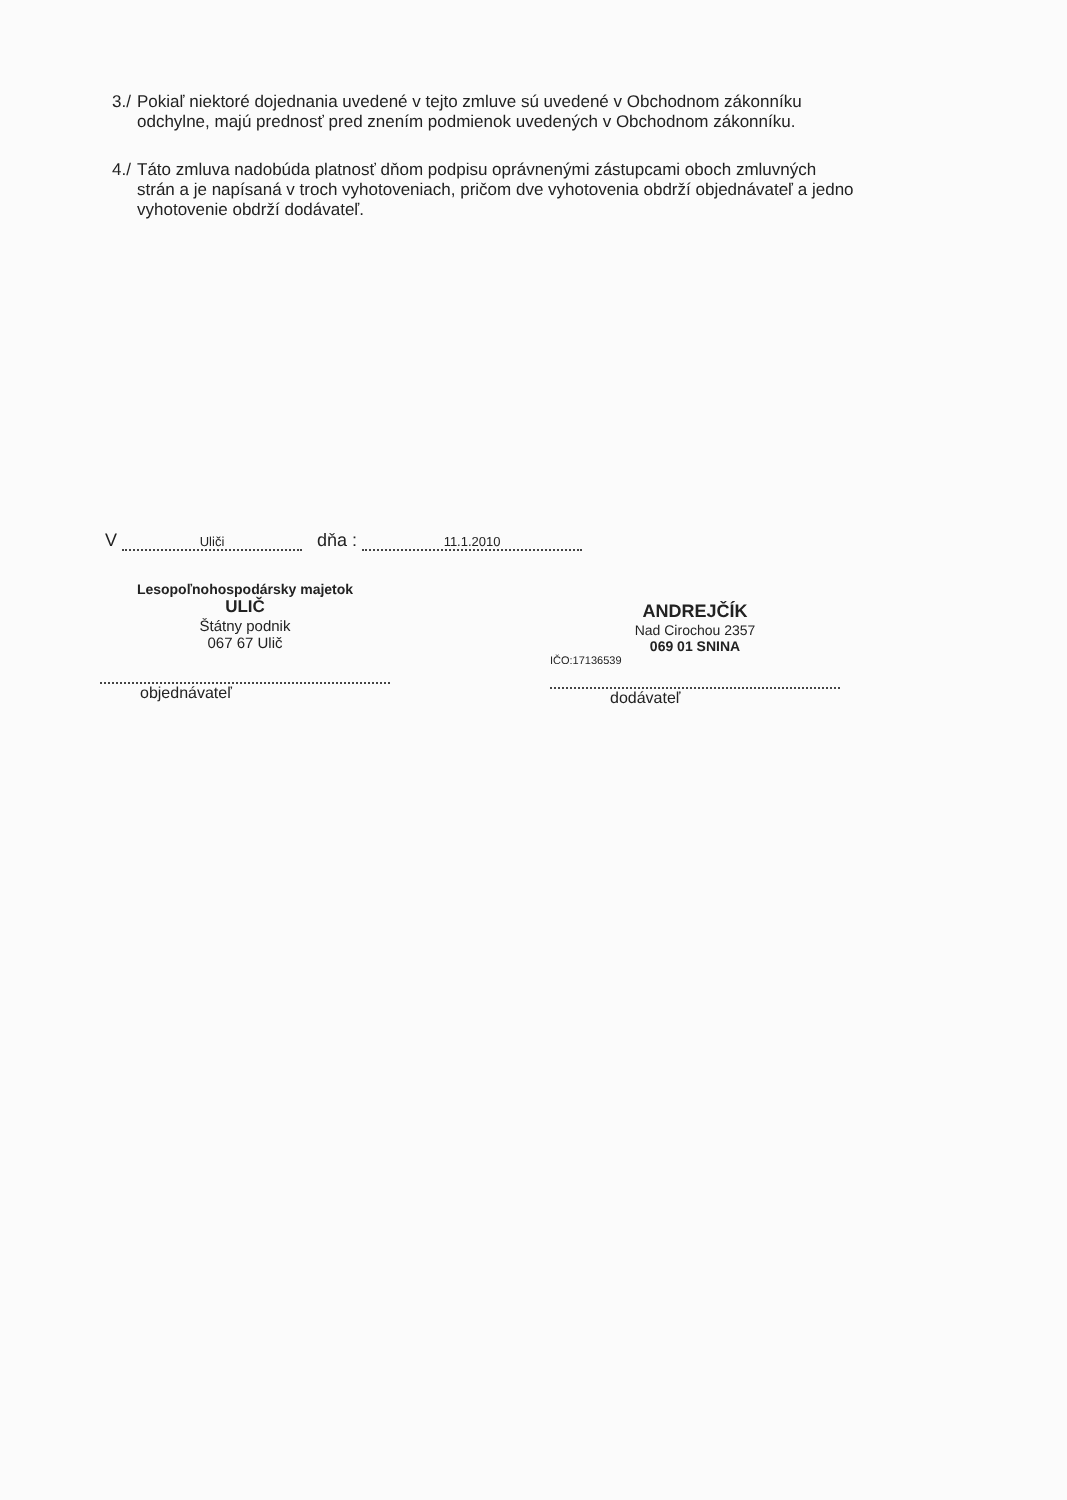3./ Pokiaľ niektoré dojednania uvedené v tejto zmluve sú uvedené v Obchodnom zákonníku odchylne, majú prednosť pred znením podmienok uvedených v Obchodnom zákonníku.
4./ Táto zmluva nadobúda platnosť dňom podpisu oprávnenými zástupcami oboch zmluvných strán a je napísaná v troch vyhotoveniach, pričom dve vyhotovenia obdrží objednávateľ a jedno vyhotovenie obdrží dodávateľ.
V Uliči dňa : 11.1.2010
Lesopoľnohospodársky majetok
ULIČ
Štátny podnik
067 67 Ulič
objednávateľ
ANDREJČÍK
Nad Cirochou 2357
069 01 SNINA
IČO:17136539
dodávateľ